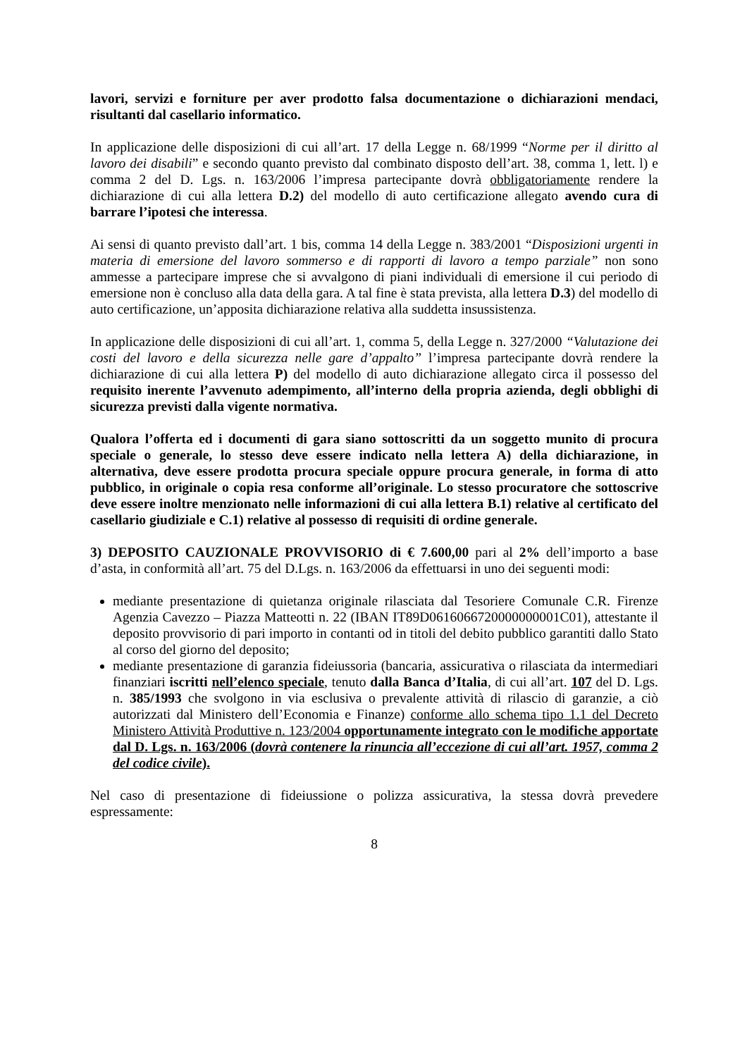lavori, servizi e forniture per aver prodotto falsa documentazione o dichiarazioni mendaci, risultanti dal casellario informatico.
In applicazione delle disposizioni di cui all’art. 17 della Legge n. 68/1999 “Norme per il diritto al lavoro dei disabili” e secondo quanto previsto dal combinato disposto dell’art. 38, comma 1, lett. l) e comma 2 del D. Lgs. n. 163/2006 l’impresa partecipante dovrà obbligatoriamente rendere la dichiarazione di cui alla lettera D.2) del modello di auto certificazione allegato avendo cura di barrare l’ipotesi che interessa.
Ai sensi di quanto previsto dall’art. 1 bis, comma 14 della Legge n. 383/2001 “Disposizioni urgenti in materia di emersione del lavoro sommerso e di rapporti di lavoro a tempo parziale” non sono ammesse a partecipare imprese che si avvalgono di piani individuali di emersione il cui periodo di emersione non è concluso alla data della gara. A tal fine è stata prevista, alla lettera D.3) del modello di auto certificazione, un’apposita dichiarazione relativa alla suddetta insussistenza.
In applicazione delle disposizioni di cui all’art. 1, comma 5, della Legge n. 327/2000 “Valutazione dei costi del lavoro e della sicurezza nelle gare d’appalto” l’impresa partecipante dovrà rendere la dichiarazione di cui alla lettera P) del modello di auto dichiarazione allegato circa il possesso del requisito inerente l’avvenuto adempimento, all’interno della propria azienda, degli obblighi di sicurezza previsti dalla vigente normativa.
Qualora l’offerta ed i documenti di gara siano sottoscritti da un soggetto munito di procura speciale o generale, lo stesso deve essere indicato nella lettera A) della dichiarazione, in alternativa, deve essere prodotta procura speciale oppure procura generale, in forma di atto pubblico, in originale o copia resa conforme all’originale. Lo stesso procuratore che sottoscrive deve essere inoltre menzionato nelle informazioni di cui alla lettera B.1) relative al certificato del casellario giudiziale e C.1) relative al possesso di requisiti di ordine generale.
3) DEPOSITO CAUZIONALE PROVVISORIO di € 7.600,00 pari al 2% dell’importo a base d’asta, in conformità all’art. 75 del D.Lgs. n. 163/2006 da effettuarsi in uno dei seguenti modi:
mediante presentazione di quietanza originale rilasciata dal Tesoriere Comunale C.R. Firenze Agenzia Cavezzo – Piazza Matteotti n. 22 (IBAN IT89D0616066720000000001C01), attestante il deposito provvisorio di pari importo in contanti od in titoli del debito pubblico garantiti dallo Stato al corso del giorno del deposito;
mediante presentazione di garanzia fideiussoria (bancaria, assicurativa o rilasciata da intermediari finanziari iscritti nell’elenco speciale, tenuto dalla Banca d’Italia, di cui all’art. 107 del D. Lgs. n. 385/1993 che svolgono in via esclusiva o prevalente attività di rilascio di garanzie, a ciò autorizzati dal Ministero dell’Economia e Finanze) conforme allo schema tipo 1.1 del Decreto Ministero Attività Produttive n. 123/2004 opportunamente integrato con le modifiche apportate dal D. Lgs. n. 163/2006 (dovrà contenere la rinuncia all’eccezione di cui all’art. 1957, comma 2 del codice civile).
Nel caso di presentazione di fideiussione o polizza assicurativa, la stessa dovrà prevedere espressamente:
8